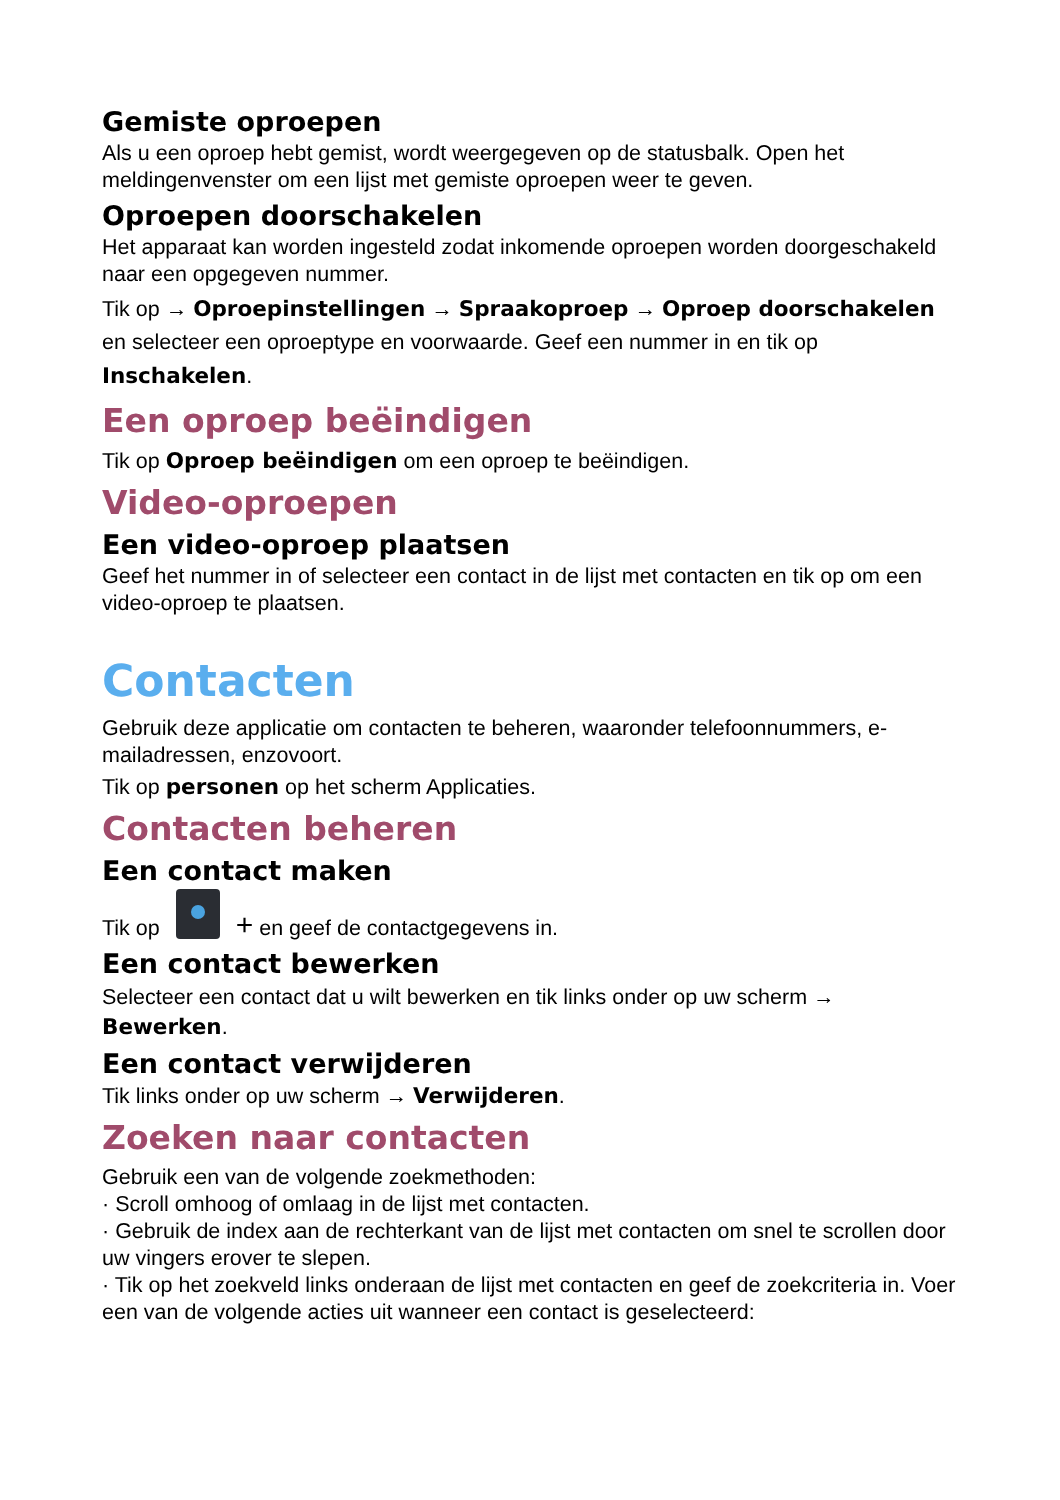Gemiste oproepen
Als u een oproep hebt gemist, wordt weergegeven op de statusbalk. Open het meldingenvenster om een lijst met gemiste oproepen weer te geven.
Oproepen doorschakelen
Het apparaat kan worden ingesteld zodat inkomende oproepen worden doorgeschakeld naar een opgegeven nummer.
Tik op → Oproepinstellingen → Spraakoproep → Oproep doorschakelen en selecteer een oproeptype en voorwaarde. Geef een nummer in en tik op Inschakelen.
Een oproep beëindigen
Tik op Oproep beëindigen om een oproep te beëindigen.
Video-oproepen
Een video-oproep plaatsen
Geef het nummer in of selecteer een contact in de lijst met contacten en tik op om een video-oproep te plaatsen.
Contacten
Gebruik deze applicatie om contacten te beheren, waaronder telefoonnummers, e-mailadressen, enzovoort.
Tik op personen op het scherm Applicaties.
Contacten beheren
Een contact maken
Tik op + en geef de contactgegevens in.
Een contact bewerken
Selecteer een contact dat u wilt bewerken en tik links onder op uw scherm → Bewerken.
Een contact verwijderen
Tik links onder op uw scherm → Verwijderen.
Zoeken naar contacten
Gebruik een van de volgende zoekmethoden:
· Scroll omhoog of omlaag in de lijst met contacten.
· Gebruik de index aan de rechterkant van de lijst met contacten om snel te scrollen door uw vingers erover te slepen.
· Tik op het zoekveld links onderaan de lijst met contacten en geef de zoekcriteria in. Voer een van de volgende acties uit wanneer een contact is geselecteerd: